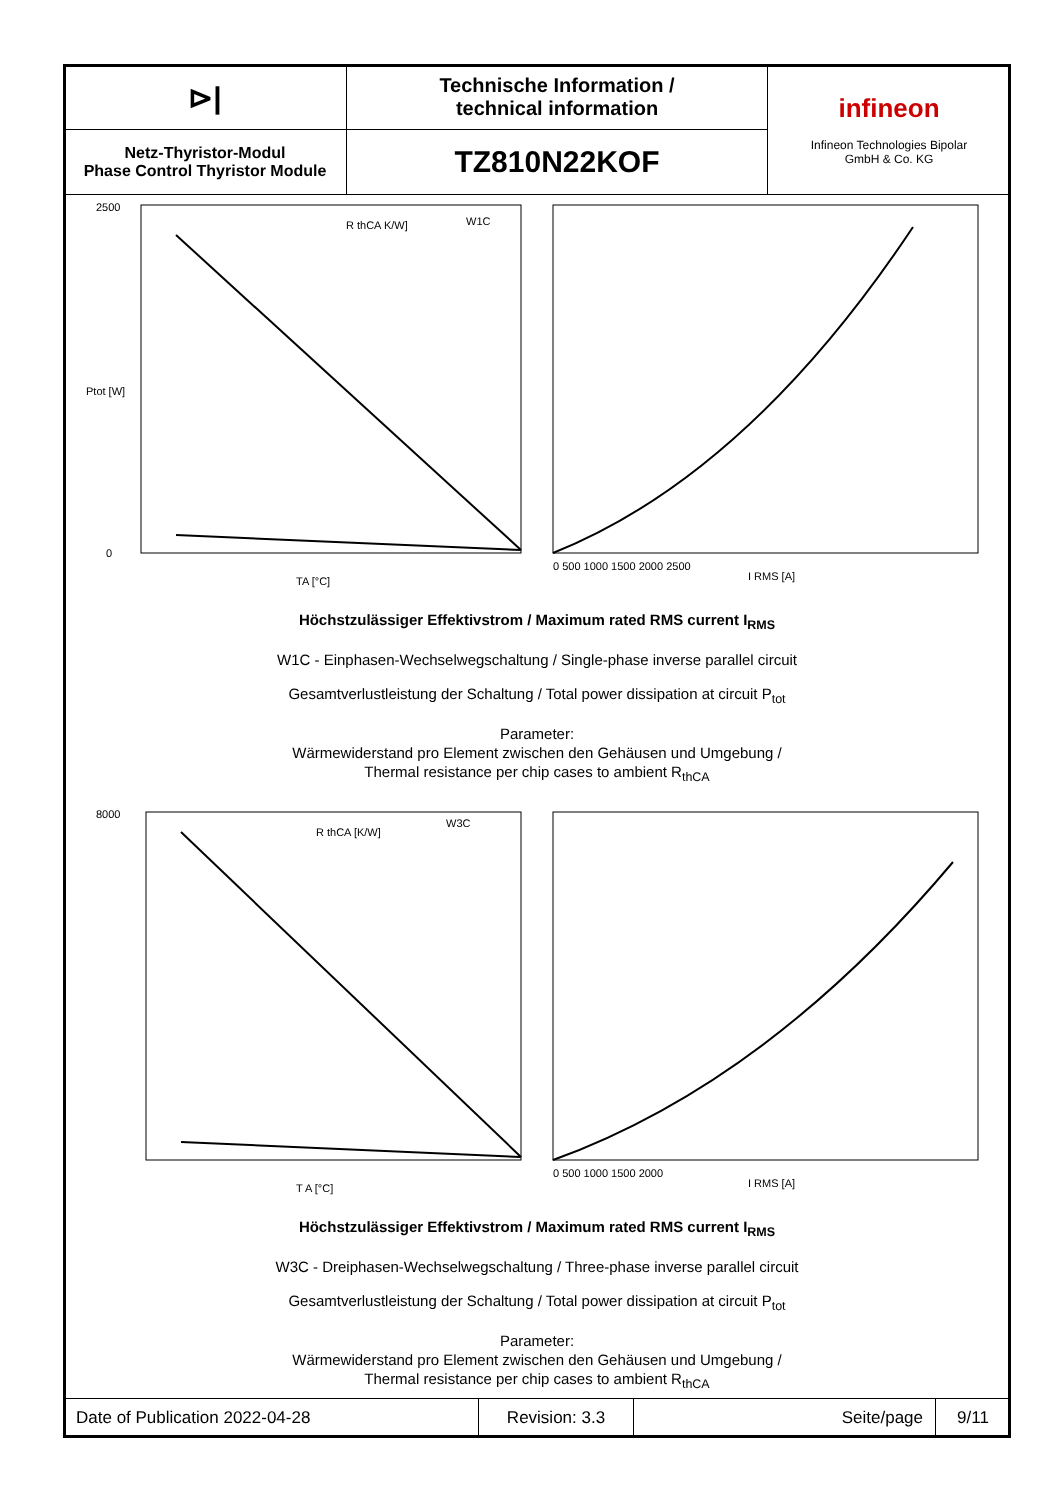| ⊳/ | Technische Information / technical information | infineon Infineon Technologies Bipolar GmbH & Co. KG |
| Netz-Thyristor-Modul Phase Control Thyristor Module | TZ810N22KOF | |
Ptot [W]
2500
0
TA [°C]
R thCA K/W]
W1C
I RMS [A]
0 500 1000 1500 2000 2500
Höchstzulässiger Effektivstrom / Maximum rated RMS current I<sub>RMS</sub>
W1C - Einphasen-Wechselwegschaltung / Single-phase inverse parallel circuit
Gesamtverlustleistung der Schaltung / Total power dissipation at circuit P<sub>tot</sub>
Parameter:
Wärmewiderstand pro Element zwischen den Gehäusen und Umgebung /
Thermal resistance per chip cases to ambient R<sub>thCA</sub>
8000
T A [°C]
R thCA [K/W]
W3C
I RMS [A]
0 500 1000 1500 2000
Höchstzulässiger Effektivstrom / Maximum rated RMS current I<sub>RMS</sub>
W3C - Dreiphasen-Wechselwegschaltung / Three-phase inverse parallel circuit
Gesamtverlustleistung der Schaltung / Total power dissipation at circuit P<sub>tot</sub>
Parameter:
Wärmewiderstand pro Element zwischen den Gehäusen und Umgebung /
Thermal resistance per chip cases to ambient R<sub>thCA</sub>
| Date of Publication 2022-04-28 | Revision: 3.3 | Seite/page | 9/11 |